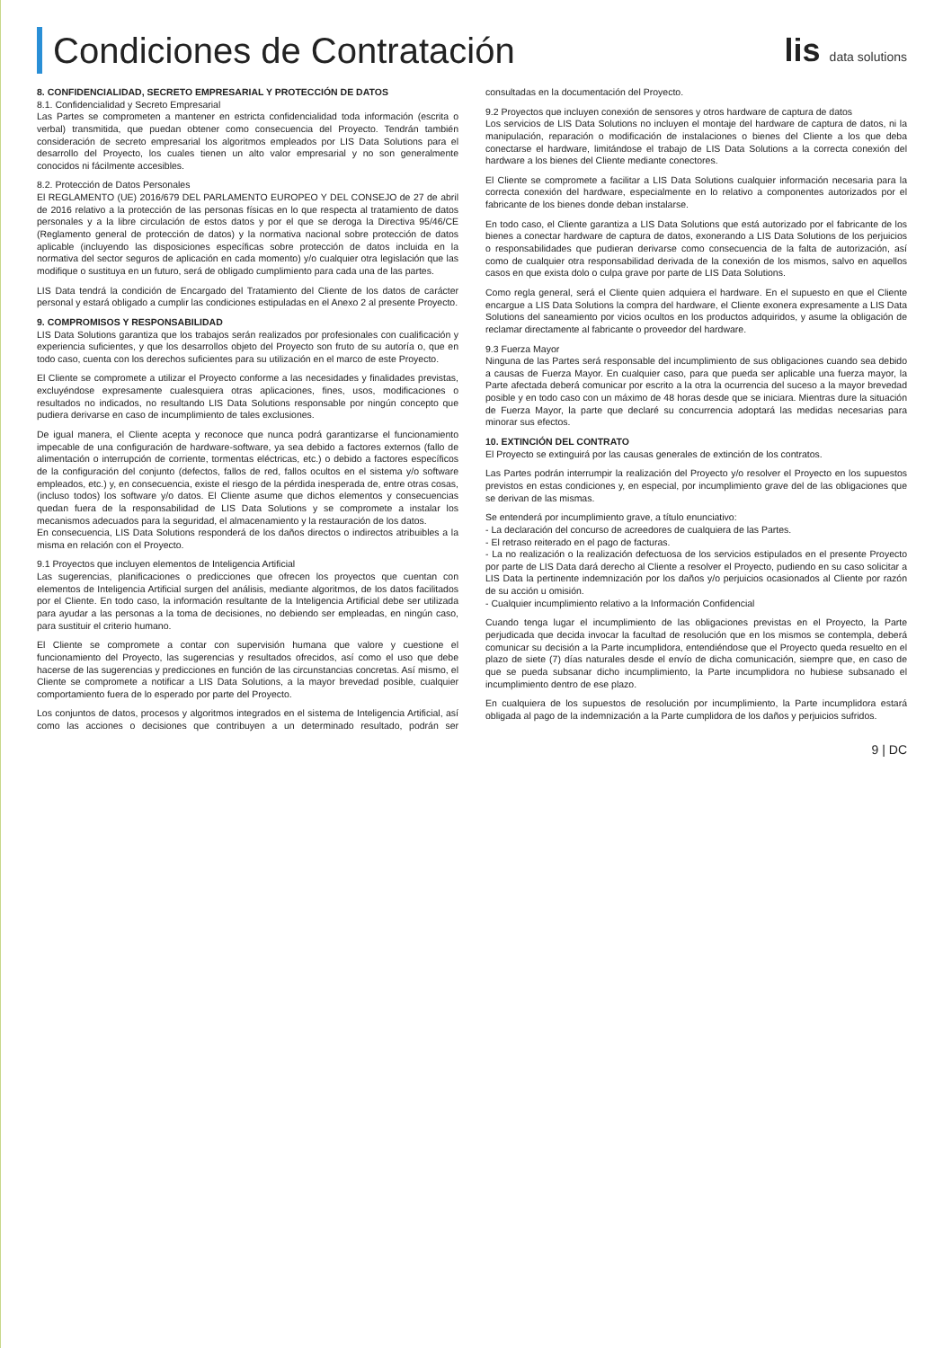Condiciones de Contratación lis data solutions
8. CONFIDENCIALIDAD, SECRETO EMPRESARIAL Y PROTECCIÓN DE DATOS
8.1. Confidencialidad y Secreto Empresarial
Las Partes se comprometen a mantener en estricta confidencialidad toda información (escrita o verbal) transmitida, que puedan obtener como consecuencia del Proyecto. Tendrán también consideración de secreto empresarial los algoritmos empleados por LIS Data Solutions para el desarrollo del Proyecto, los cuales tienen un alto valor empresarial y no son generalmente conocidos ni fácilmente accesibles.
8.2. Protección de Datos Personales
El REGLAMENTO (UE) 2016/679 DEL PARLAMENTO EUROPEO Y DEL CONSEJO de 27 de abril de 2016 relativo a la protección de las personas físicas en lo que respecta al tratamiento de datos personales y a la libre circulación de estos datos y por el que se deroga la Directiva 95/46/CE (Reglamento general de protección de datos) y la normativa nacional sobre protección de datos aplicable (incluyendo las disposiciones específicas sobre protección de datos incluida en la normativa del sector seguros de aplicación en cada momento) y/o cualquier otra legislación que las modifique o sustituya en un futuro, será de obligado cumplimiento para cada una de las partes.
LIS Data tendrá la condición de Encargado del Tratamiento del Cliente de los datos de carácter personal y estará obligado a cumplir las condiciones estipuladas en el Anexo 2 al presente Proyecto.
9. COMPROMISOS Y RESPONSABILIDAD
LIS Data Solutions garantiza que los trabajos serán realizados por profesionales con cualificación y experiencia suficientes, y que los desarrollos objeto del Proyecto son fruto de su autoría o, que en todo caso, cuenta con los derechos suficientes para su utilización en el marco de este Proyecto.
El Cliente se compromete a utilizar el Proyecto conforme a las necesidades y finalidades previstas, excluyéndose expresamente cualesquiera otras aplicaciones, fines, usos, modificaciones o resultados no indicados, no resultando LIS Data Solutions responsable por ningún concepto que pudiera derivarse en caso de incumplimiento de tales exclusiones.
De igual manera, el Cliente acepta y reconoce que nunca podrá garantizarse el funcionamiento impecable de una configuración de hardware-software, ya sea debido a factores externos (fallo de alimentación o interrupción de corriente, tormentas eléctricas, etc.) o debido a factores específicos de la configuración del conjunto (defectos, fallos de red, fallos ocultos en el sistema y/o software empleados, etc.) y, en consecuencia, existe el riesgo de la pérdida inesperada de, entre otras cosas, (incluso todos) los software y/o datos. El Cliente asume que dichos elementos y consecuencias quedan fuera de la responsabilidad de LIS Data Solutions y se compromete a instalar los mecanismos adecuados para la seguridad, el almacenamiento y la restauración de los datos.
En consecuencia, LIS Data Solutions responderá de los daños directos o indirectos atribuibles a la misma en relación con el Proyecto.
9.1 Proyectos que incluyen elementos de Inteligencia Artificial
Las sugerencias, planificaciones o predicciones que ofrecen los proyectos que cuentan con elementos de Inteligencia Artificial surgen del análisis, mediante algoritmos, de los datos facilitados por el Cliente. En todo caso, la información resultante de la Inteligencia Artificial debe ser utilizada para ayudar a las personas a la toma de decisiones, no debiendo ser empleadas, en ningún caso, para sustituir el criterio humano.
El Cliente se compromete a contar con supervisión humana que valore y cuestione el funcionamiento del Proyecto, las sugerencias y resultados ofrecidos, así como el uso que debe hacerse de las sugerencias y predicciones en función de las circunstancias concretas. Así mismo, el Cliente se compromete a notificar a LIS Data Solutions, a la mayor brevedad posible, cualquier comportamiento fuera de lo esperado por parte del Proyecto.
Los conjuntos de datos, procesos y algoritmos integrados en el sistema de Inteligencia Artificial, así como las acciones o decisiones que contribuyen a un determinado resultado, podrán ser consultadas en la documentación del Proyecto.
9.2 Proyectos que incluyen conexión de sensores y otros hardware de captura de datos
Los servicios de LIS Data Solutions no incluyen el montaje del hardware de captura de datos, ni la manipulación, reparación o modificación de instalaciones o bienes del Cliente a los que deba conectarse el hardware, limitándose el trabajo de LIS Data Solutions a la correcta conexión del hardware a los bienes del Cliente mediante conectores.
El Cliente se compromete a facilitar a LIS Data Solutions cualquier información necesaria para la correcta conexión del hardware, especialmente en lo relativo a componentes autorizados por el fabricante de los bienes donde deban instalarse.
En todo caso, el Cliente garantiza a LIS Data Solutions que está autorizado por el fabricante de los bienes a conectar hardware de captura de datos, exonerando a LIS Data Solutions de los perjuicios o responsabilidades que pudieran derivarse como consecuencia de la falta de autorización, así como de cualquier otra responsabilidad derivada de la conexión de los mismos, salvo en aquellos casos en que exista dolo o culpa grave por parte de LIS Data Solutions.
Como regla general, será el Cliente quien adquiera el hardware. En el supuesto en que el Cliente encargue a LIS Data Solutions la compra del hardware, el Cliente exonera expresamente a LIS Data Solutions del saneamiento por vicios ocultos en los productos adquiridos, y asume la obligación de reclamar directamente al fabricante o proveedor del hardware.
9.3 Fuerza Mayor
Ninguna de las Partes será responsable del incumplimiento de sus obligaciones cuando sea debido a causas de Fuerza Mayor. En cualquier caso, para que pueda ser aplicable una fuerza mayor, la Parte afectada deberá comunicar por escrito a la otra la ocurrencia del suceso a la mayor brevedad posible y en todo caso con un máximo de 48 horas desde que se iniciara. Mientras dure la situación de Fuerza Mayor, la parte que declaré su concurrencia adoptará las medidas necesarias para minorar sus efectos.
10. EXTINCIÓN DEL CONTRATO
El Proyecto se extinguirá por las causas generales de extinción de los contratos.
Las Partes podrán interrumpir la realización del Proyecto y/o resolver el Proyecto en los supuestos previstos en estas condiciones y, en especial, por incumplimiento grave del de las obligaciones que se derivan de las mismas.
Se entenderá por incumplimiento grave, a título enunciativo:
- La declaración del concurso de acreedores de cualquiera de las Partes.
- El retraso reiterado en el pago de facturas.
- La no realización o la realización defectuosa de los servicios estipulados en el presente Proyecto por parte de LIS Data dará derecho al Cliente a resolver el Proyecto, pudiendo en su caso solicitar a LIS Data la pertinente indemnización por los daños y/o perjuicios ocasionados al Cliente por razón de su acción u omisión.
- Cualquier incumplimiento relativo a la Información Confidencial
Cuando tenga lugar el incumplimiento de las obligaciones previstas en el Proyecto, la Parte perjudicada que decida invocar la facultad de resolución que en los mismos se contempla, deberá comunicar su decisión a la Parte incumplidora, entendiéndose que el Proyecto queda resuelto en el plazo de siete (7) días naturales desde el envío de dicha comunicación, siempre que, en caso de que se pueda subsanar dicho incumplimiento, la Parte incumplidora no hubiese subsanado el incumplimiento dentro de ese plazo.
En cualquiera de los supuestos de resolución por incumplimiento, la Parte incumplidora estará obligada al pago de la indemnización a la Parte cumplidora de los daños y perjuicios sufridos.
9 | DC